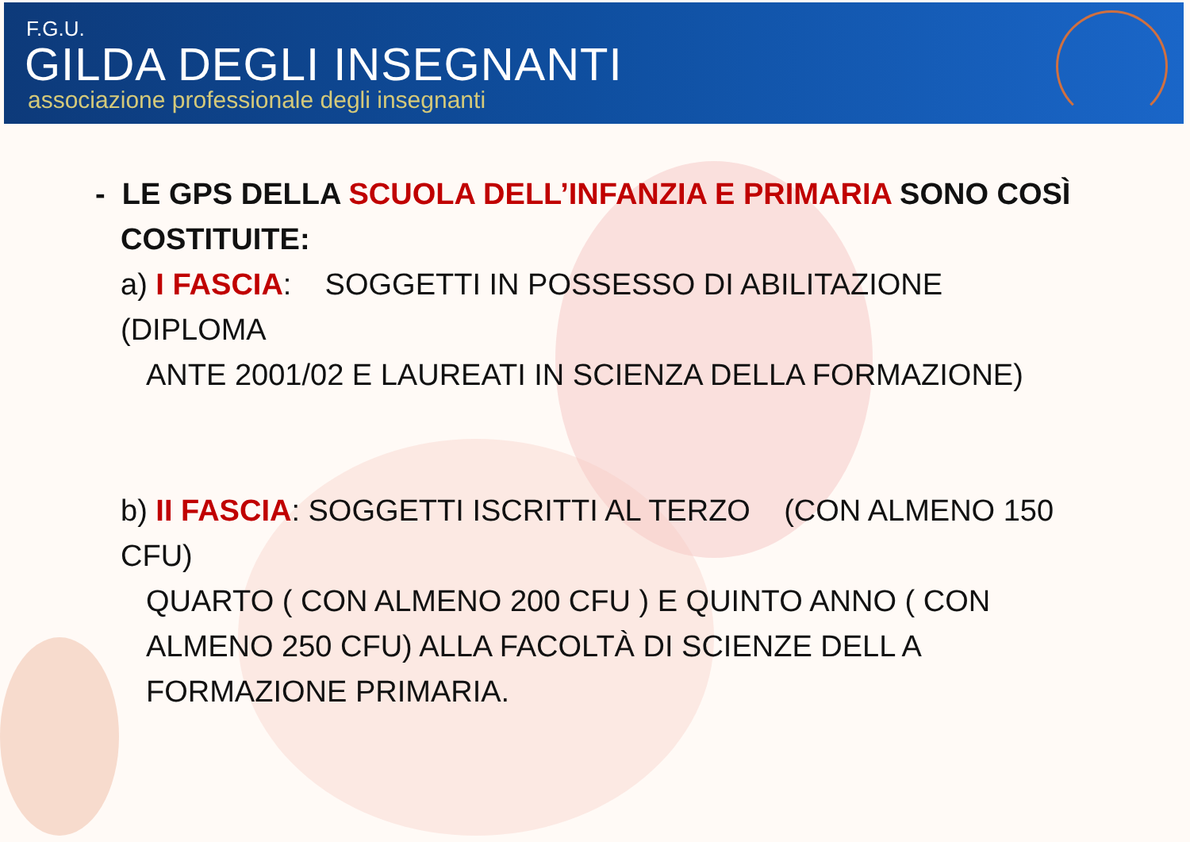F.G.U.
GILDA DEGLI INSEGNANTI
associazione professionale degli insegnanti
- LE GPS DELLA SCUOLA DELL’INFANZIA E PRIMARIA SONO COSÌ COSTITUITE:
a) I FASCIA: SOGGETTI IN POSSESSO DI ABILITAZIONE (DIPLOMA
ANTE 2001/02 E LAUREATI IN SCIENZA DELLA FORMAZIONE)
b) II FASCIA: SOGGETTI ISCRITTI AL TERZO (CON ALMENO 150 CFU)
QUARTO ( CON ALMENO 200 CFU ) E QUINTO ANNO ( CON ALMENO 250 CFU) ALLA FACOLTÀ DI SCIENZE DELL A FORMAZIONE PRIMARIA.